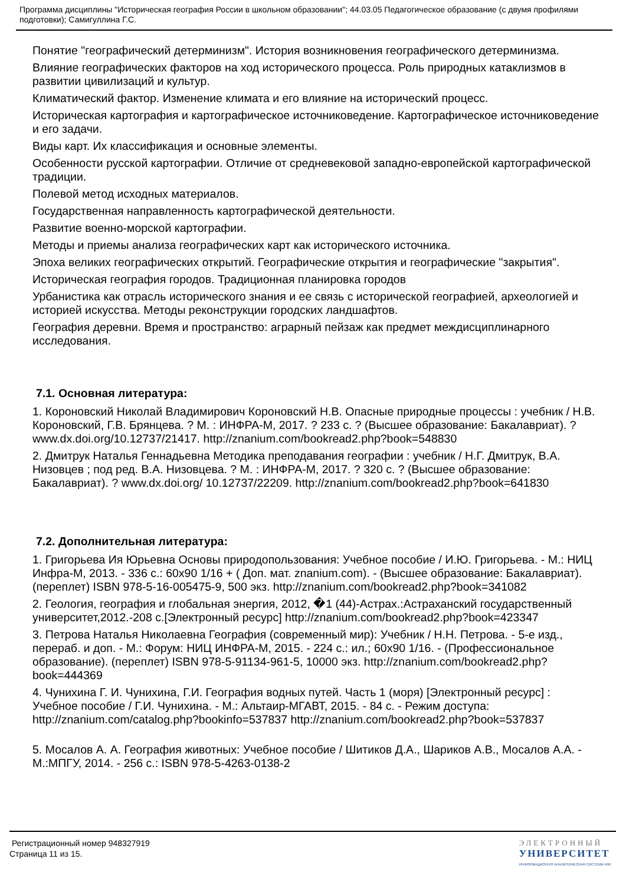Программа дисциплины "Историческая география России в школьном образовании"; 44.03.05 Педагогическое образование (с двумя профилями подготовки); Самигуллина Г.С.
Понятие "географический детерминизм". История возникновения географического детерминизма.
Влияние географических факторов на ход исторического процесса. Роль природных катаклизмов в развитии цивилизаций и культур.
Климатический фактор. Изменение климата и его влияние на исторический процесс.
Историческая картография и картографическое источниковедение. Картографическое источниковедение и его задачи.
Виды карт. Их классификация и основные элементы.
Особенности русской картографии. Отличие от средневековой западно-европейской картографической традиции.
Полевой метод исходных материалов.
Государственная направленность картографической деятельности.
Развитие военно-морской картографии.
Методы и приемы анализа географических карт как исторического источника.
Эпоха великих географических открытий. Географические открытия и географические "закрытия".
Историческая география городов. Традиционная планировка городов
Урбанистика как отрасль исторического знания и ее связь с исторической географией, археологией и историей искусства. Методы реконструкции городских ландшафтов.
География деревни. Время и пространство: аграрный пейзаж как предмет междисциплинарного исследования.
7.1. Основная литература:
1. Короновский Николай Владимирович Короновский Н.В. Опасные природные процессы : учебник / Н.В. Короновский, Г.В. Брянцева. ? М. : ИНФРА-М, 2017. ? 233 с. ? (Высшее образование: Бакалавриат). ? www.dx.doi.org/10.12737/21417. http://znanium.com/bookread2.php?book=548830
2. Дмитрук Наталья Геннадьевна Методика преподавания географии : учебник / Н.Г. Дмитрук, В.А. Низовцев ; под ред. В.А. Низовцева. ? М. : ИНФРА-М, 2017. ? 320 с. ? (Высшее образование: Бакалавриат). ? www.dx.doi.org/ 10.12737/22209. http://znanium.com/bookread2.php?book=641830
7.2. Дополнительная литература:
1. Григорьева Ия Юрьевна Основы природопользования: Учебное пособие / И.Ю. Григорьева. - М.: НИЦ Инфра-М, 2013. - 336 с.: 60x90 1/16 + ( Доп. мат. znanium.com). - (Высшее образование: Бакалавриат). (переплет) ISBN 978-5-16-005475-9, 500 экз. http://znanium.com/bookread2.php?book=341082
2. Геология, география и глобальная энергия, 2012, �1 (44)-Астрах.:Астраханский государственный университет,2012.-208 с.[Электронный ресурс] http://znanium.com/bookread2.php?book=423347
3. Петрова Наталья Николаевна География (современный мир): Учебник / Н.Н. Петрова. - 5-е изд., перераб. и доп. - М.: Форум: НИЦ ИНФРА-М, 2015. - 224 с.: ил.; 60x90 1/16. - (Профессиональное образование). (переплет) ISBN 978-5-91134-961-5, 10000 экз. http://znanium.com/bookread2.php?book=444369
4. Чунихина Г. И. Чунихина, Г.И. География водных путей. Часть 1 (моря) [Электронный ресурс] : Учебное пособие / Г.И. Чунихина. - М.: Альтаир-МГАВТ, 2015. - 84 с. - Режим доступа: http://znanium.com/catalog.php?bookinfo=537837 http://znanium.com/bookread2.php?book=537837
5. Мосалов А. А. География животных: Учебное пособие / Шитиков Д.А., Шариков А.В., Мосалов А.А. - М.:МПГУ, 2014. - 256 с.: ISBN 978-5-4263-0138-2
Регистрационный номер 948327919
Страница 11 из 15.
ЭЛЕКТРОННЫЙ
УНИВЕРСИТЕТ
ИНФОРМАЦИОННО АНАЛИТИЧЕСКАЯ СИСТЕМА КФУ